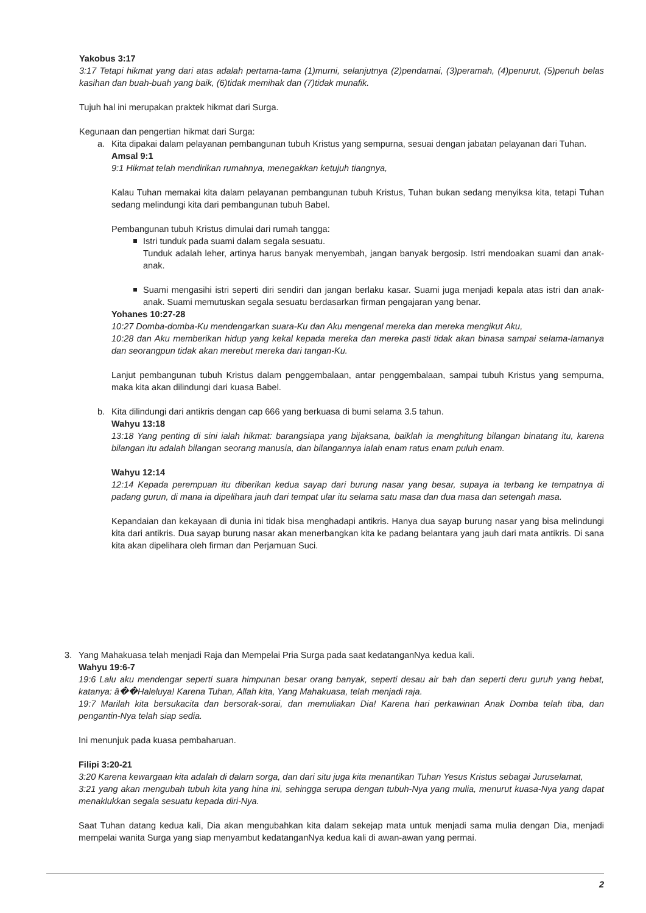Yakobus 3:17
3:17 Tetapi hikmat yang dari atas adalah pertama-tama (1)murni, selanjutnya (2)pendamai, (3)peramah, (4)penurut, (5)penuh belas kasihan dan buah-buah yang baik, (6)tidak memihak dan (7)tidak munafik.
Tujuh hal ini merupakan praktek hikmat dari Surga.
Kegunaan dan pengertian hikmat dari Surga:
a. Kita dipakai dalam pelayanan pembangunan tubuh Kristus yang sempurna, sesuai dengan jabatan pelayanan dari Tuhan.
Amsal 9:1
9:1 Hikmat telah mendirikan rumahnya, menegakkan ketujuh tiangnya,
Kalau Tuhan memakai kita dalam pelayanan pembangunan tubuh Kristus, Tuhan bukan sedang menyiksa kita, tetapi Tuhan sedang melindungi kita dari pembangunan tubuh Babel.
Pembangunan tubuh Kristus dimulai dari rumah tangga:
Istri tunduk pada suami dalam segala sesuatu.
Tunduk adalah leher, artinya harus banyak menyembah, jangan banyak bergosip. Istri mendoakan suami dan anak-anak.
Suami mengasihi istri seperti diri sendiri dan jangan berlaku kasar. Suami juga menjadi kepala atas istri dan anak-anak. Suami memutuskan segala sesuatu berdasarkan firman pengajaran yang benar.
Yohanes 10:27-28
10:27 Domba-domba-Ku mendengarkan suara-Ku dan Aku mengenal mereka dan mereka mengikut Aku,
10:28 dan Aku memberikan hidup yang kekal kepada mereka dan mereka pasti tidak akan binasa sampai selama-lamanya dan seorangpun tidak akan merebut mereka dari tangan-Ku.
Lanjut pembangunan tubuh Kristus dalam penggembalaan, antar penggembalaan, sampai tubuh Kristus yang sempurna, maka kita akan dilindungi dari kuasa Babel.
b. Kita dilindungi dari antikris dengan cap 666 yang berkuasa di bumi selama 3.5 tahun.
Wahyu 13:18
13:18 Yang penting di sini ialah hikmat: barangsiapa yang bijaksana, baiklah ia menghitung bilangan binatang itu, karena bilangan itu adalah bilangan seorang manusia, dan bilangannya ialah enam ratus enam puluh enam.
Wahyu 12:14
12:14 Kepada perempuan itu diberikan kedua sayap dari burung nasar yang besar, supaya ia terbang ke tempatnya di padang gurun, di mana ia dipelihara jauh dari tempat ular itu selama satu masa dan dua masa dan setengah masa.
Kepandaian dan kekayaan di dunia ini tidak bisa menghadapi antikris. Hanya dua sayap burung nasar yang bisa melindungi kita dari antikris. Dua sayap burung nasar akan menerbangkan kita ke padang belantara yang jauh dari mata antikris. Di sana kita akan dipelihara oleh firman dan Perjamuan Suci.
3. Yang Mahakuasa telah menjadi Raja dan Mempelai Pria Surga pada saat kedatanganNya kedua kali.
Wahyu 19:6-7
19:6 Lalu aku mendengar seperti suara himpunan besar orang banyak, seperti desau air bah dan seperti deru guruh yang hebat, katanya: â��Haleluya! Karena Tuhan, Allah kita, Yang Mahakuasa, telah menjadi raja.
19:7 Marilah kita bersukacita dan bersorak-sorai, dan memuliakan Dia! Karena hari perkawinan Anak Domba telah tiba, dan pengantin-Nya telah siap sedia.
Ini menunjuk pada kuasa pembaharuan.
Filipi 3:20-21
3:20 Karena kewargaan kita adalah di dalam sorga, dan dari situ juga kita menantikan Tuhan Yesus Kristus sebagai Juruselamat,
3:21 yang akan mengubah tubuh kita yang hina ini, sehingga serupa dengan tubuh-Nya yang mulia, menurut kuasa-Nya yang dapat menaklukkan segala sesuatu kepada diri-Nya.
Saat Tuhan datang kedua kali, Dia akan mengubahkan kita dalam sekejap mata untuk menjadi sama mulia dengan Dia, menjadi mempelai wanita Surga yang siap menyambut kedatanganNya kedua kali di awan-awan yang permai.
2